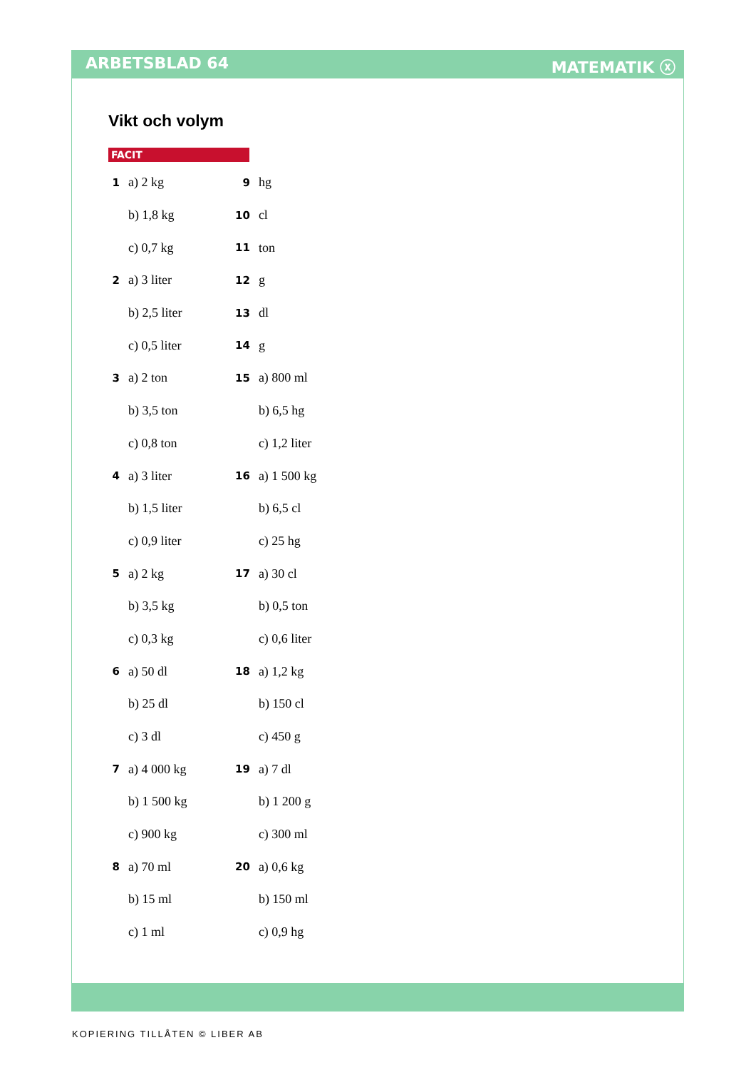ARBETSBLAD 64 MATEMATIK ⓧ
Vikt och volym
FACIT
| 1 | a) 2 kg | 9 | hg |
| | b) 1,8 kg | 10 | cl |
| | c) 0,7 kg | 11 | ton |
| 2 | a) 3 liter | 12 | g |
| | b) 2,5 liter | 13 | dl |
| | c) 0,5 liter | 14 | g |
| 3 | a) 2 ton | 15 | a) 800 ml |
| | b) 3,5 ton | | b) 6,5 hg |
| | c) 0,8 ton | | c) 1,2 liter |
| 4 | a) 3 liter | 16 | a) 1 500 kg |
| | b) 1,5 liter | | b) 6,5 cl |
| | c) 0,9 liter | | c) 25 hg |
| 5 | a) 2 kg | 17 | a) 30 cl |
| | b) 3,5 kg | | b) 0,5 ton |
| | c) 0,3 kg | | c) 0,6 liter |
| 6 | a) 50 dl | 18 | a) 1,2 kg |
| | b) 25 dl | | b) 150 cl |
| | c) 3 dl | | c) 450 g |
| 7 | a) 4 000 kg | 19 | a) 7 dl |
| | b) 1 500 kg | | b) 1 200 g |
| | c) 900 kg | | c) 300 ml |
| 8 | a) 70 ml | 20 | a) 0,6 kg |
| | b) 15 ml | | b) 150 ml |
| | c) 1 ml | | c) 0,9 hg |
KOPIERING TILLÅTEN © LIBER AB